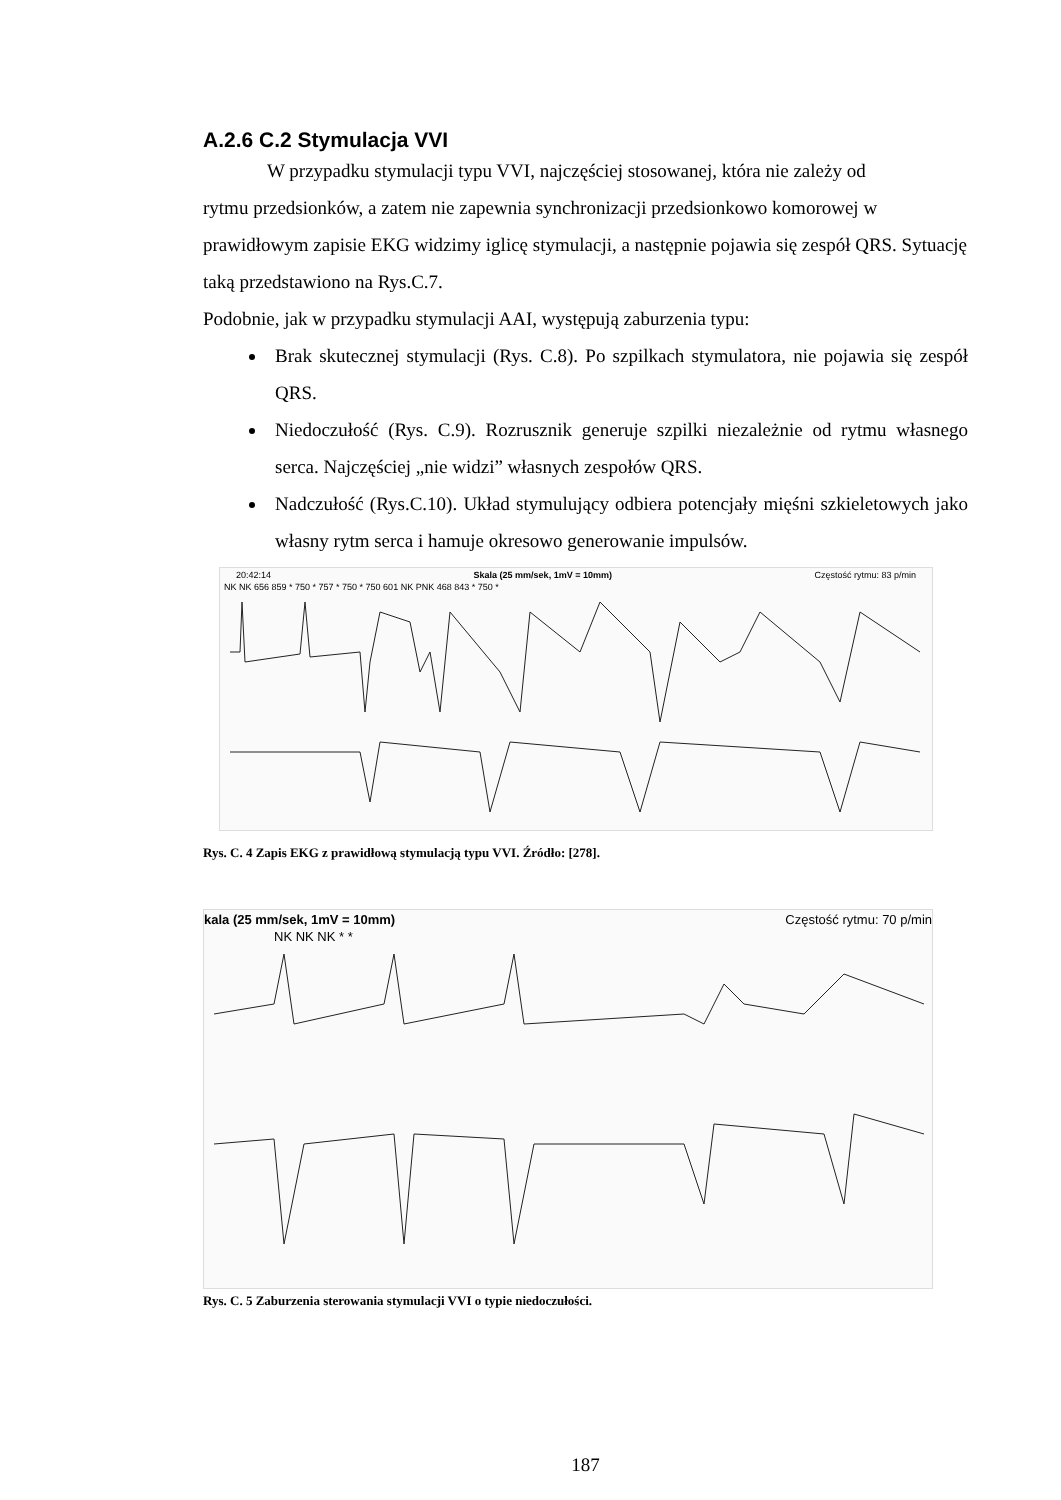A.2.6 C.2 Stymulacja VVI
W przypadku stymulacji typu VVI, najczęściej stosowanej, która nie zależy od
rytmu przedsionków, a zatem nie zapewnia synchronizacji przedsionkowo komorowej w prawidłowym zapisie EKG widzimy iglicę stymulacji, a następnie pojawia się zespół QRS. Sytuację taką przedstawiono na Rys.C.7.
Podobnie, jak w przypadku stymulacji AAI, występują zaburzenia typu:
Brak skutecznej stymulacji (Rys. C.8). Po szpilkach stymulatora, nie pojawia się zespół QRS.
Niedoczułość (Rys. C.9). Rozrusznik generuje szpilki niezależnie od rytmu własnego serca. Najczęściej „nie widzi” własnych zespołów QRS.
Nadczułość (Rys.C.10). Układ stymulujący odbiera potencjały mięśni szkieletowych jako własny rytm serca i hamuje okresowo generowanie impulsów.
20:42:14 Skala (25 mm/sek, 1mV = 10mm) Częstość rytmu: 83 p/min
NK NK 656 859 * 750 * 757 * 750 * 750 601 NK PNK 468 843 * 750 *
Rys. C. 4 Zapis EKG z prawidłową stymulacją typu VVI. Źródło: [278].
kala (25 mm/sek, 1mV = 10mm) Częstość rytmu: 70 p/min
NK NK NK * *
Rys. C. 5 Zaburzenia sterowania stymulacji VVI o typie niedoczułości.
187